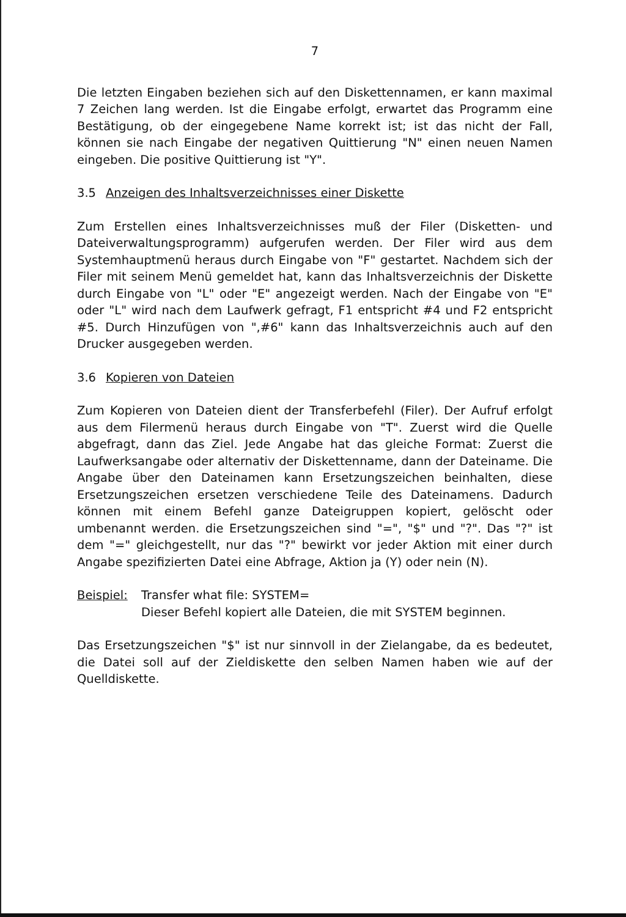7
Die letzten Eingaben beziehen sich auf den Diskettennamen, er kann maximal 7 Zeichen lang werden. Ist die Eingabe erfolgt, erwartet das Programm eine Bestätigung, ob der eingegebene Name korrekt ist; ist das nicht der Fall, können sie nach Eingabe der negativen Quittierung "N" einen neuen Namen eingeben. Die positive Quittierung ist "Y".
3.5 Anzeigen des Inhaltsverzeichnisses einer Diskette
Zum Erstellen eines Inhaltsverzeichnisses muß der Filer (Disketten- und Dateiverwaltungsprogramm) aufgerufen werden. Der Filer wird aus dem Systemhauptmenü heraus durch Eingabe von "F" gestartet. Nachdem sich der Filer mit seinem Menü gemeldet hat, kann das Inhaltsverzeichnis der Diskette durch Eingabe von "L" oder "E" angezeigt werden. Nach der Eingabe von "E" oder "L" wird nach dem Laufwerk gefragt, F1 entspricht #4 und F2 entspricht #5. Durch Hinzufügen von ",#6" kann das Inhaltsverzeichnis auch auf den Drucker ausgegeben werden.
3.6 Kopieren von Dateien
Zum Kopieren von Dateien dient der Transferbefehl (Filer). Der Aufruf erfolgt aus dem Filermenü heraus durch Eingabe von "T". Zuerst wird die Quelle abgefragt, dann das Ziel. Jede Angabe hat das gleiche Format: Zuerst die Laufwerksangabe oder alternativ der Diskettenname, dann der Dateiname. Die Angabe über den Dateinamen kann Ersetzungszeichen beinhalten, diese Ersetzungszeichen ersetzen verschiedene Teile des Dateinamens. Dadurch können mit einem Befehl ganze Dateigruppen kopiert, gelöscht oder umbenannt werden. die Ersetzungszeichen sind "=", "$" und "?". Das "?" ist dem "=" gleichgestellt, nur das "?" bewirkt vor jeder Aktion mit einer durch Angabe spezifizierten Datei eine Abfrage, Aktion ja (Y) oder nein (N).
Beispiel:
Transfer what file: SYSTEM=
Dieser Befehl kopiert alle Dateien, die mit SYSTEM beginnen.
Das Ersetzungszeichen "$" ist nur sinnvoll in der Zielangabe, da es bedeutet, die Datei soll auf der Zieldiskette den selben Namen haben wie auf der Quelldiskette.